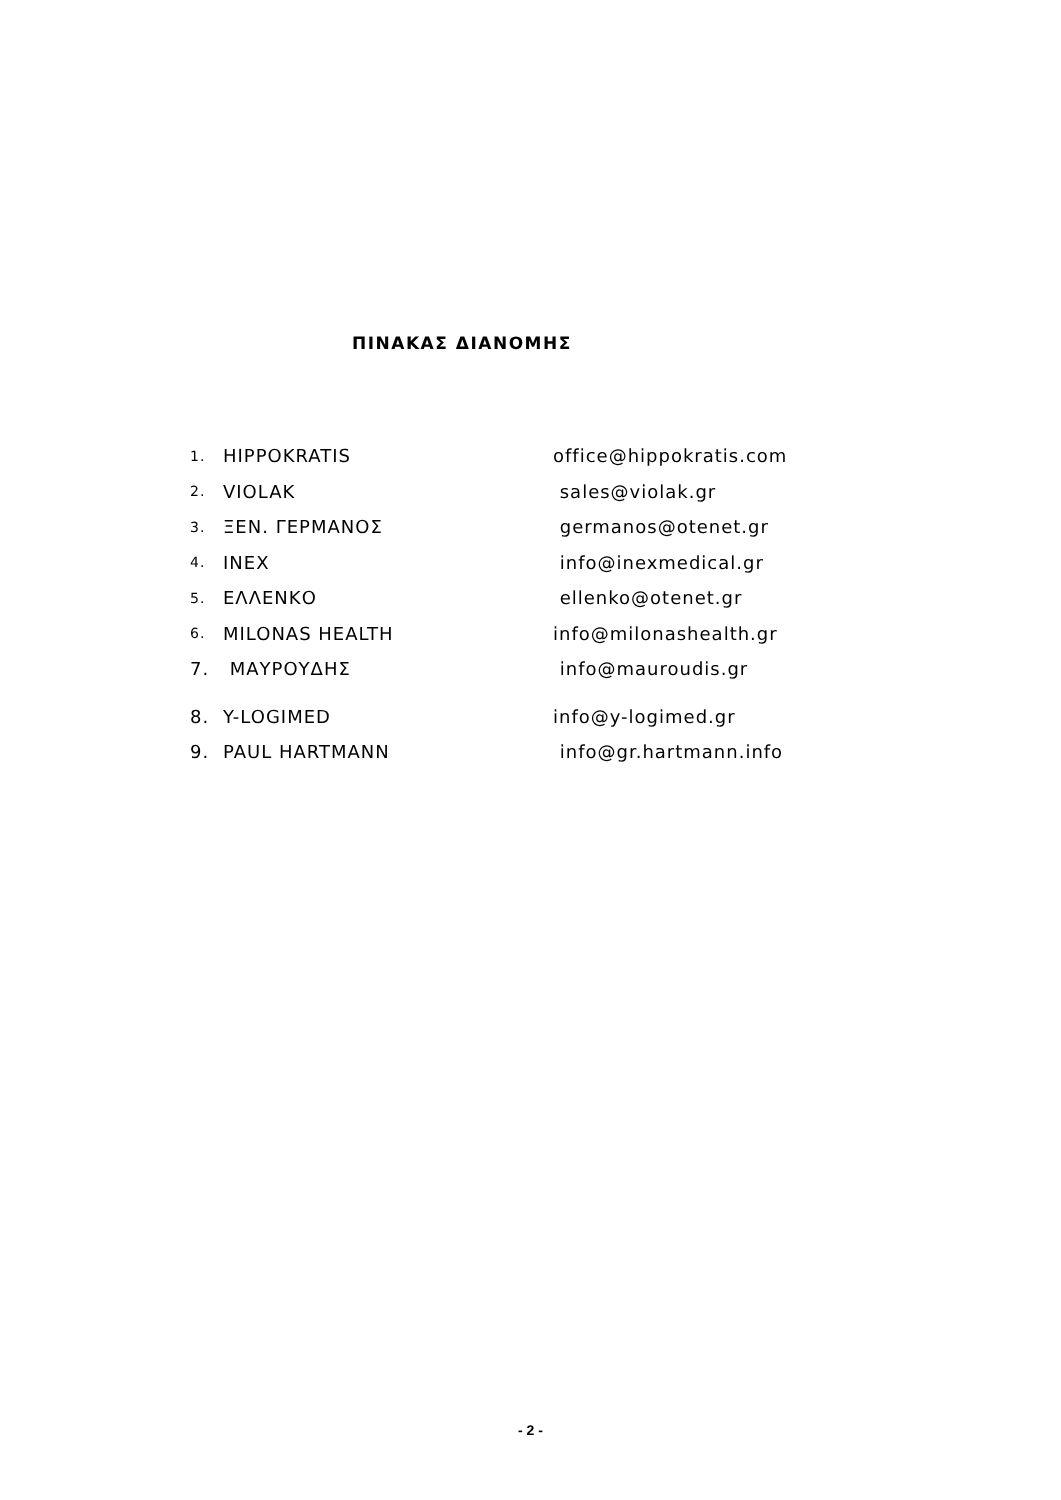ΠΙΝΑΚΑΣ ΔΙΑΝΟΜΗΣ
1. HIPPOKRATIS office@hippokratis.com
2. VIOLAK sales@violak.gr
3. ΞΕΝ. ΓΕΡΜΑΝΟΣ germanos@otenet.gr
4. INEX info@inexmedical.gr
5. ΕΛΛΕΝΚΟ ellenko@otenet.gr
6. MILONAS HEALTH info@milonashealth.gr
7. ΜΑΥΡΟΥΔΗΣ info@mauroudis.gr
8. Y-LOGIMED info@y-logimed.gr
9. PAUL HARTMANN info@gr.hartmann.info
- 2 -